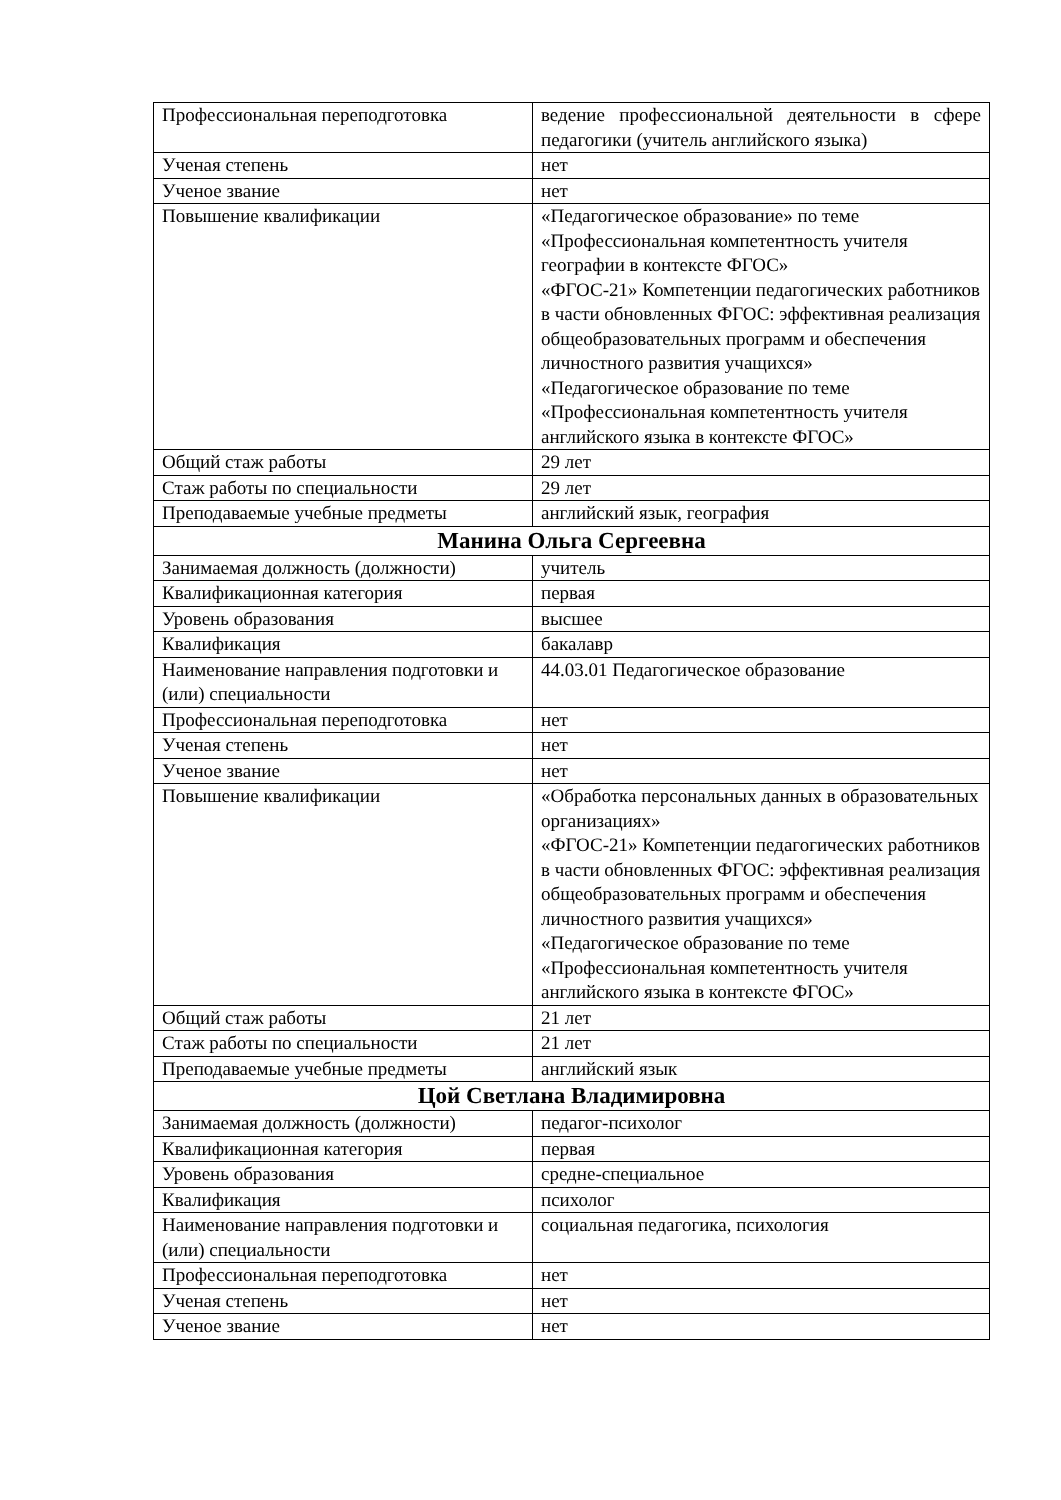| Профессиональная переподготовка | ведение профессиональной деятельности в сфере педагогики (учитель английского языка) |
| Ученая степень | нет |
| Ученое звание | нет |
| Повышение квалификации | «Педагогическое образование» по теме «Профессиональная компетентность учителя географии в контексте ФГОС» «ФГОС-21» Компетенции педагогических работников в части обновленных ФГОС: эффективная реализация общеобразовательных программ и обеспечения личностного развития учащихся» «Педагогическое образование по теме «Профессиональная компетентность учителя английского языка в контексте ФГОС» |
| Общий стаж работы | 29 лет |
| Стаж работы по специальности | 29 лет |
| Преподаваемые учебные предметы | английский язык, география |
| Манина Ольга Сергеевна | |
| Занимаемая должность (должности) | учитель |
| Квалификационная категория | первая |
| Уровень образования | высшее |
| Квалификация | бакалавр |
| Наименование направления подготовки и (или) специальности | 44.03.01 Педагогическое образование |
| Профессиональная переподготовка | нет |
| Ученая степень | нет |
| Ученое звание | нет |
| Повышение квалификации | «Обработка персональных данных в образовательных организациях» «ФГОС-21» Компетенции педагогических работников в части обновленных ФГОС: эффективная реализация общеобразовательных программ и обеспечения личностного развития учащихся» «Педагогическое образование по теме «Профессиональная компетентность учителя английского языка в контексте ФГОС» |
| Общий стаж работы | 21 лет |
| Стаж работы по специальности | 21 лет |
| Преподаваемые учебные предметы | английский язык |
| Цой Светлана Владимировна | |
| Занимаемая должность (должности) | педагог-психолог |
| Квалификационная категория | первая |
| Уровень образования | средне-специальное |
| Квалификация | психолог |
| Наименование направления подготовки и (или) специальности | социальная педагогика, психология |
| Профессиональная переподготовка | нет |
| Ученая степень | нет |
| Ученое звание | нет |